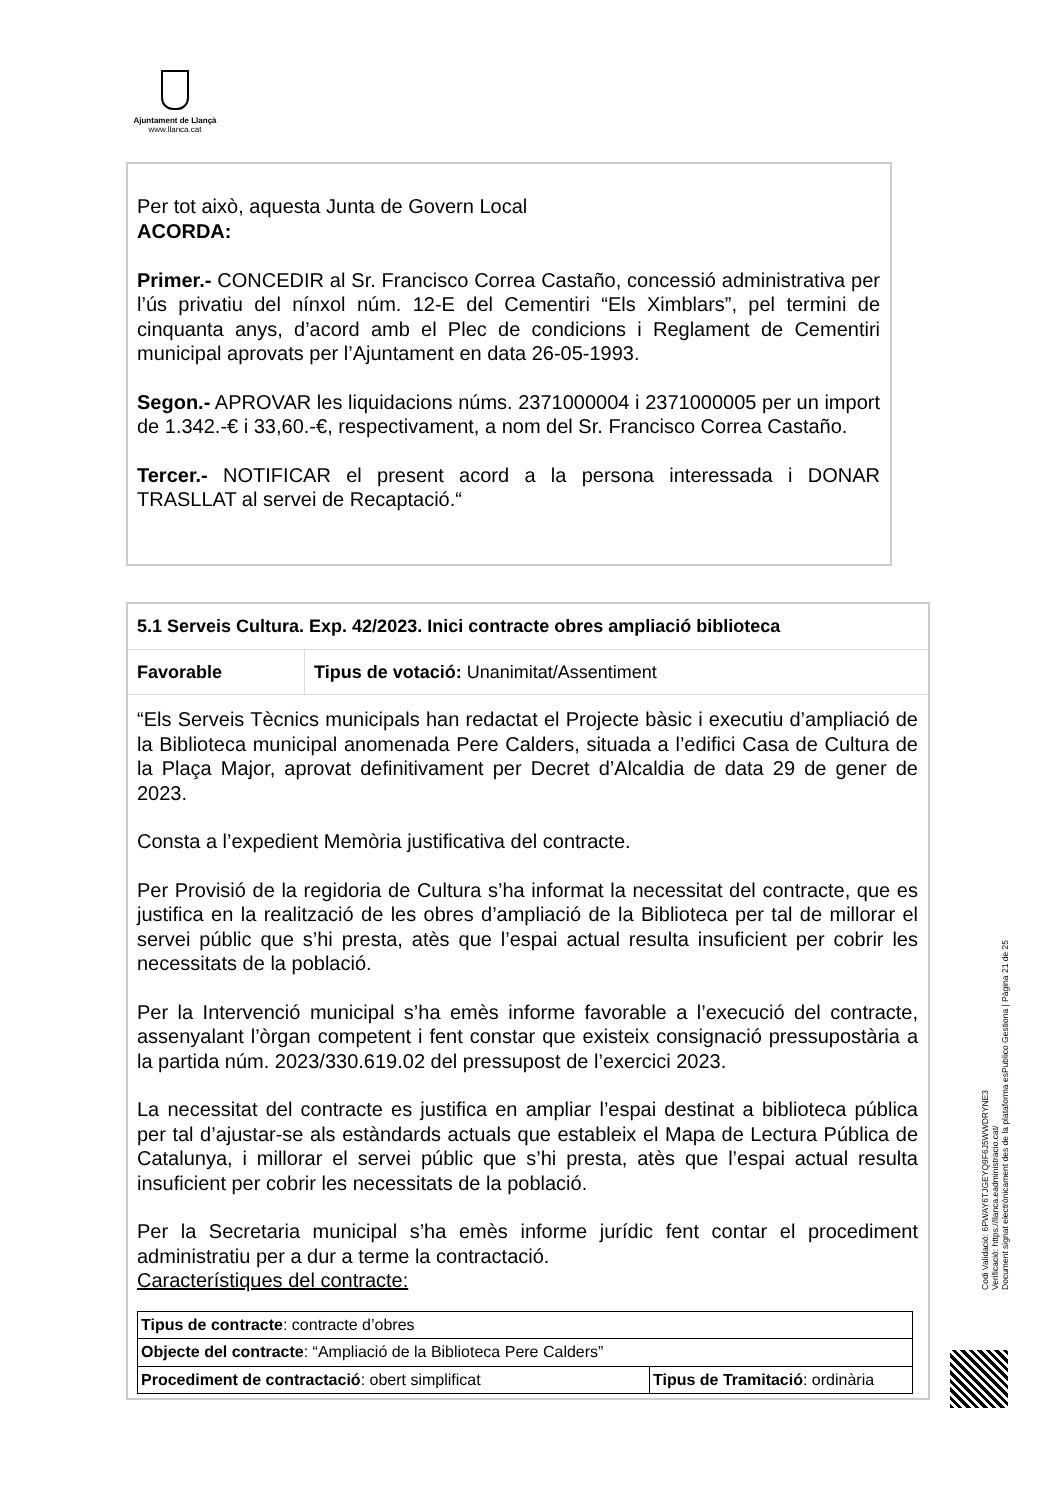Ajuntament de Llançà
www.llanca.cat
Per tot això, aquesta Junta de Govern Local
ACORDA:
Primer.- CONCEDIR al Sr. Francisco Correa Castaño, concessió administrativa per l’ús privatiu del nínxol núm. 12-E del Cementiri “Els Ximblars”, pel termini de cinquanta anys, d’acord amb el Plec de condicions i Reglament de Cementiri municipal aprovats per l’Ajuntament en data 26-05-1993.
Segon.- APROVAR les liquidacions núms. 2371000004 i 2371000005 per un import de 1.342.-€ i 33,60.-€, respectivament, a nom del Sr. Francisco Correa Castaño.
Tercer.- NOTIFICAR el present acord a la persona interessada i DONAR TRASLLAT al servei de Recaptació.“
5.1 Serveis Cultura. Exp. 42/2023. Inici contracte obres ampliació biblioteca
Favorable Tipus de votació: Unanimitat/Assentiment
“Els Serveis Tècnics municipals han redactat el Projecte bàsic i executiu d’ampliació de la Biblioteca municipal anomenada Pere Calders, situada a l’edifici Casa de Cultura de la Plaça Major, aprovat definitivament per Decret d’Alcaldia de data 29 de gener de 2023.
Consta a l’expedient Memòria justificativa del contracte.
Per Provisió de la regidoria de Cultura s’ha informat la necessitat del contracte, que es justifica en la realització de les obres d’ampliació de la Biblioteca per tal de millorar el servei públic que s’hi presta, atès que l’espai actual resulta insuficient per cobrir les necessitats de la població.
Per la Intervenció municipal s’ha emès informe favorable a l’execució del contracte, assenyalant l’òrgan competent i fent constar que existeix consignació pressupostària a la partida núm. 2023/330.619.02 del pressupost de l’exercici 2023.
La necessitat del contracte es justifica en ampliar l’espai destinat a biblioteca pública per tal d’ajustar-se als estàndards actuals que estableix el Mapa de Lectura Pública de Catalunya, i millorar el servei públic que s’hi presta, atès que l’espai actual resulta insuficient per cobrir les necessitats de la població.
Per la Secretaria municipal s’ha emès informe jurídic fent contar el procediment administratiu per a dur a terme la contractació.
Característiques del contracte:
| Tipus de contracte : contracte d’obres | |
| Objecte del contracte : “Ampliació de la Biblioteca Pere Calders” | |
| Procediment de contractació : obert simplificat | Tipus de Tramitació : ordinària |
Codi Validació: 6PWAY6TJGEYQ9F6J5WWDRYNE3
Verificació: https://llanca.eadministracio.cat/
Document signat electrònicament des de la plataforma esPublico Gestiona | Pàgina 21 de 25